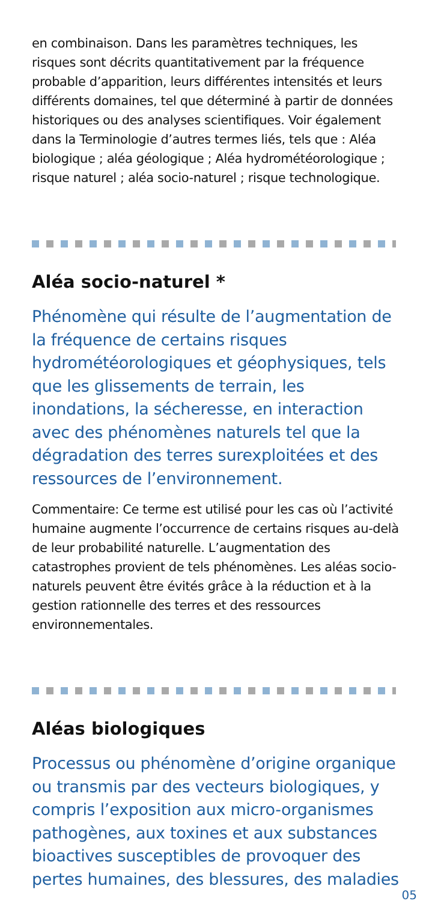en combinaison. Dans les paramètres techniques, les risques sont décrits quantitativement par la fréquence probable d’apparition, leurs différentes intensités et leurs différents domaines, tel que déterminé à partir de données historiques ou des analyses scientifiques. Voir également dans la Terminologie d’autres termes liés, tels que : Aléa biologique ; aléa géologique ; Aléa hydrométéorologique ; risque naturel ; aléa socio-naturel ; risque technologique.
Aléa socio-naturel *
Phénomène qui résulte de l’augmentation de la fréquence de certains risques hydrométéorologiques et géophysiques, tels que les glissements de terrain, les inondations, la sécheresse, en interaction avec des phénomènes naturels tel que la dégradation des terres surexploitées et des ressources de l’environnement.
Commentaire: Ce terme est utilisé pour les cas où l’activité humaine augmente l’occurrence de certains risques au-delà de leur probabilité naturelle. L’augmentation des catastrophes provient de tels phénomènes. Les aléas socio-naturels peuvent être évités grâce à la réduction et à la gestion rationnelle des terres et des ressources environnementales.
Aléas biologiques
Processus ou phénomène d’origine organique ou transmis par des vecteurs biologiques, y compris l’exposition aux micro-organismes pathogènes, aux toxines et aux substances bioactives susceptibles de provoquer des pertes humaines, des blessures, des maladies
05